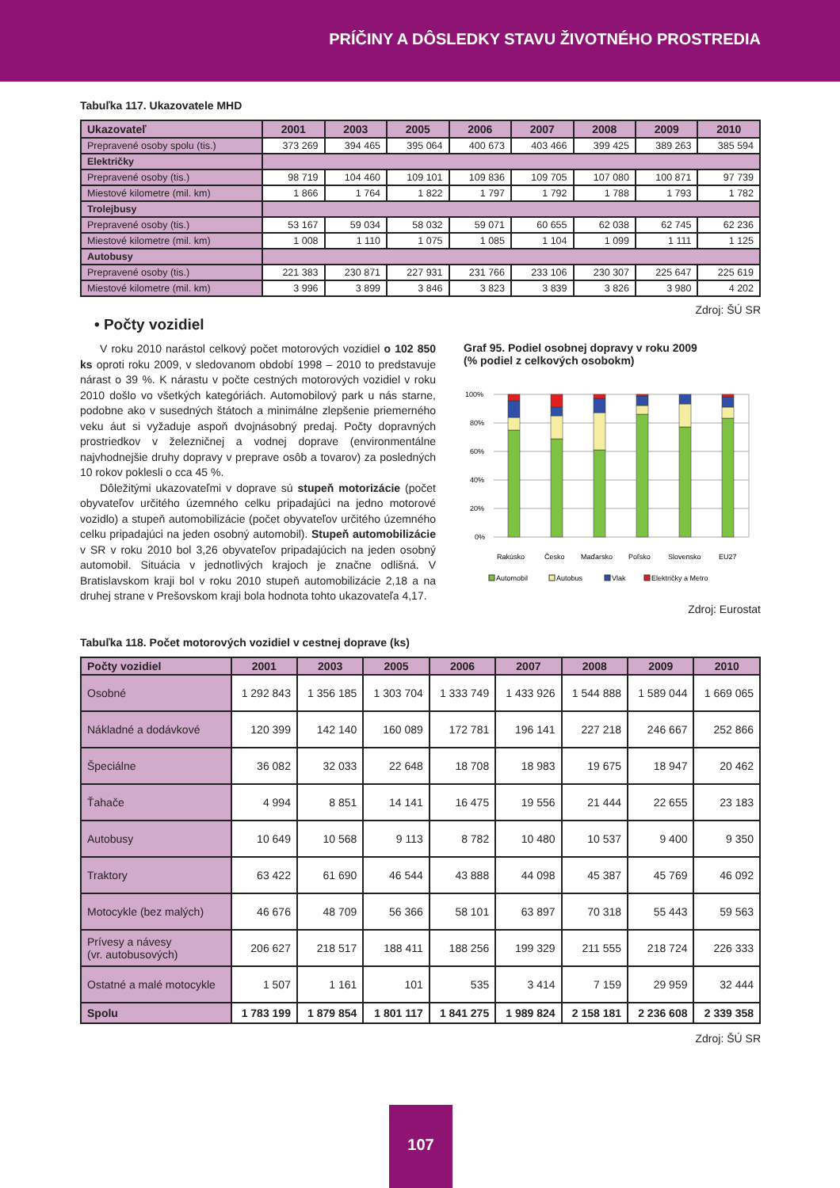PRÍČINY A DÔSLEDKY STAVU ŽIVOTNÉHO PROSTREDIA
Tabuľka 117. Ukazovatele MHD
| Ukazovateľ | 2001 | 2003 | 2005 | 2006 | 2007 | 2008 | 2009 | 2010 |
| --- | --- | --- | --- | --- | --- | --- | --- | --- |
| Prepravené osoby spolu (tis.) | 373 269 | 394 465 | 395 064 | 400 673 | 403 466 | 399 425 | 389 263 | 385 594 |
| Električky | | | | | | | | |
| Prepravené osoby (tis.) | 98 719 | 104 460 | 109 101 | 109 836 | 109 705 | 107 080 | 100 871 | 97 739 |
| Miestové kilometre (mil. km) | 1 866 | 1 764 | 1 822 | 1 797 | 1 792 | 1 788 | 1 793 | 1 782 |
| Trolejbusy | | | | | | | | |
| Prepravené osoby (tis.) | 53 167 | 59 034 | 58 032 | 59 071 | 60 655 | 62 038 | 62 745 | 62 236 |
| Miestové kilometre (mil. km) | 1 008 | 1 110 | 1 075 | 1 085 | 1 104 | 1 099 | 1 111 | 1 125 |
| Autobusy | | | | | | | | |
| Prepravené osoby (tis.) | 221 383 | 230 871 | 227 931 | 231 766 | 233 106 | 230 307 | 225 647 | 225 619 |
| Miestové kilometre (mil. km) | 3 996 | 3 899 | 3 846 | 3 823 | 3 839 | 3 826 | 3 980 | 4 202 |
Zdroj: ŠÚ SR
• Počty vozidiel
V roku 2010 narástol celkový počet motorových vozidiel o 102 850 ks oproti roku 2009, v sledovanom období 1998 – 2010 to predstavuje nárast o 39 %. K nárastu v počte cestných motorových vozidiel v roku 2010 došlo vo všetkých kategóriách. Automobilový park u nás starne, podobne ako v susedných štátoch a minimálne zlepšenie priemerného veku áut si vyžaduje aspoň dvojnásobný predaj. Počty dopravných prostriedkov v železničnej a vodnej doprave (environmentálne najvhodnejšie druhy dopravy v preprave osôb a tovarov) za posledných 10 rokov poklesli o cca 45 %.
Dôležitými ukazovateľmi v doprave sú stupeň motorizácie (počet obyvateľov určitého územného celku pripadajúci na jedno motorové vozidlo) a stupeň automobilizácie (počet obyvateľov určitého územného celku pripadajúci na jeden osobný automobil). Stupeň automobilizácie v SR v roku 2010 bol 3,26 obyvateľov pripadajúcich na jeden osobný automobil. Situácia v jednotlivých krajoch je značne odlišná. V Bratislavskom kraji bol v roku 2010 stupeň automobilizácie 2,18 a na druhej strane v Prešovskom kraji bola hodnota tohto ukazovateľa 4,17.
Graf 95. Podiel osobnej dopravy v roku 2009
(% podiel z celkových osobokm)
100%
80%
60%
40%
20%
0%
Rakúsko
Česko
Maďarsko
Poľsko
Slovensko
EU27
Automobil
Autobus
Vlak
Električky a Metro
Zdroj: Eurostat
Tabuľka 118. Počet motorových vozidiel v cestnej doprave (ks)
| Počty vozidiel | 2001 | 2003 | 2005 | 2006 | 2007 | 2008 | 2009 | 2010 |
| --- | --- | --- | --- | --- | --- | --- | --- | --- |
| Osobné | 1 292 843 | 1 356 185 | 1 303 704 | 1 333 749 | 1 433 926 | 1 544 888 | 1 589 044 | 1 669 065 |
| Nákladné a dodávkové | 120 399 | 142 140 | 160 089 | 172 781 | 196 141 | 227 218 | 246 667 | 252 866 |
| Špeciálne | 36 082 | 32 033 | 22 648 | 18 708 | 18 983 | 19 675 | 18 947 | 20 462 |
| Ťahače | 4 994 | 8 851 | 14 141 | 16 475 | 19 556 | 21 444 | 22 655 | 23 183 |
| Autobusy | 10 649 | 10 568 | 9 113 | 8 782 | 10 480 | 10 537 | 9 400 | 9 350 |
| Traktory | 63 422 | 61 690 | 46 544 | 43 888 | 44 098 | 45 387 | 45 769 | 46 092 |
| Motocykle (bez malých) | 46 676 | 48 709 | 56 366 | 58 101 | 63 897 | 70 318 | 55 443 | 59 563 |
| Prívesy a návesy (vr. autobusových) | 206 627 | 218 517 | 188 411 | 188 256 | 199 329 | 211 555 | 218 724 | 226 333 |
| Ostatné a malé motocykle | 1 507 | 1 161 | 101 | 535 | 3 414 | 7 159 | 29 959 | 32 444 |
| Spolu | 1 783 199 | 1 879 854 | 1 801 117 | 1 841 275 | 1 989 824 | 2 158 181 | 2 236 608 | 2 339 358 |
Zdroj: ŠÚ SR
107